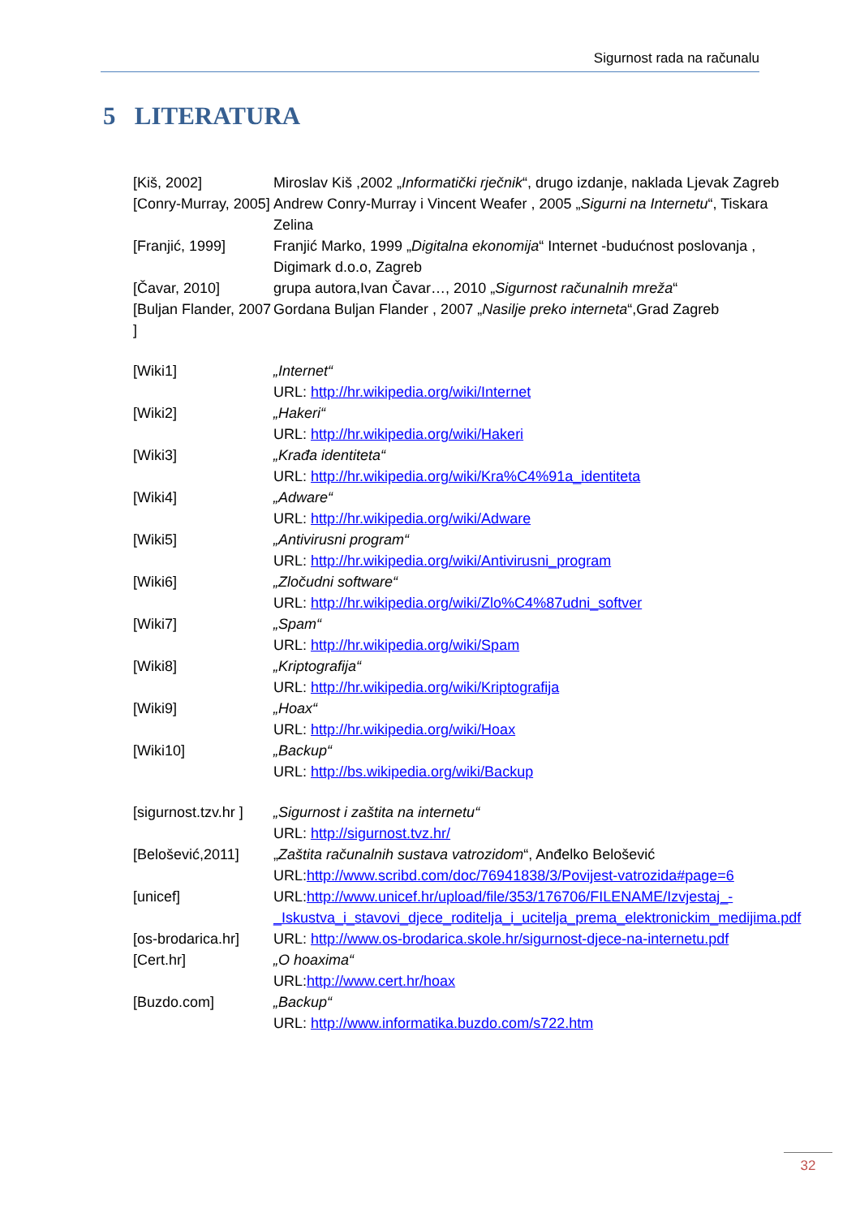Sigurnost rada na računalu
5 LITERATURA
[Kiš, 2002] Miroslav Kiš ,2002 „Informatički rječnik“, drugo izdanje, naklada Ljevak Zagreb
[Conry-Murray, 2005]
Andrew Conry-Murray i Vincent Weafer , 2005 „Sigurni na Internetu“, Tiskara Zelina
[Franjić, 1999] Franjić Marko, 1999 „Digitalna ekonomija“ Internet -budućnost poslovanja , Digimark d.o.o, Zagreb
[Čavar, 2010] grupa autora,Ivan Čavar…, 2010 „Sigurnost računalnih mreža“
[Buljan Flander, 2007 ]
Gordana Buljan Flander , 2007 „Nasilje preko interneta“,Grad Zagreb
[Wiki1] „Internet“
URL: http://hr.wikipedia.org/wiki/Internet
[Wiki2] „Hakeri“
URL: http://hr.wikipedia.org/wiki/Hakeri
[Wiki3] „Krađa identiteta“
URL: http://hr.wikipedia.org/wiki/Kra%C4%91a_identiteta
[Wiki4] „Adware“
URL: http://hr.wikipedia.org/wiki/Adware
[Wiki5] „Antivirusni program“
URL: http://hr.wikipedia.org/wiki/Antivirusni_program
[Wiki6] „Zločudni software“
URL: http://hr.wikipedia.org/wiki/Zlo%C4%87udni_softver
[Wiki7] „Spam“
URL: http://hr.wikipedia.org/wiki/Spam
[Wiki8] „Kriptografija“
URL: http://hr.wikipedia.org/wiki/Kriptografija
[Wiki9] „Hoax“
URL: http://hr.wikipedia.org/wiki/Hoax
[Wiki10] „Backup“
URL: http://bs.wikipedia.org/wiki/Backup
[sigurnost.tzv.hr ]
„Sigurnost i zaštita na internetu“
URL: http://sigurnost.tvz.hr/
[Belošević,2011] „Zaštita računalnih sustava vatrozidom“, Anđelko Belošević
URL:http://www.scribd.com/doc/76941838/3/Povijest-vatrozida#page=6
[unicef] URL:http://www.unicef.hr/upload/file/353/176706/FILENAME/Izvjestaj_-_Iskustva_i_stavovi_djece_roditelja_i_ucitelja_prema_elektronickim_medijima.pdf
[os-brodarica.hr]
URL: http://www.os-brodarica.skole.hr/sigurnost-djece-na-internetu.pdf
[Cert.hr] „O hoaxima“
URL:http://www.cert.hr/hoax
[Buzdo.com] „Backup“
URL: http://www.informatika.buzdo.com/s722.htm
32